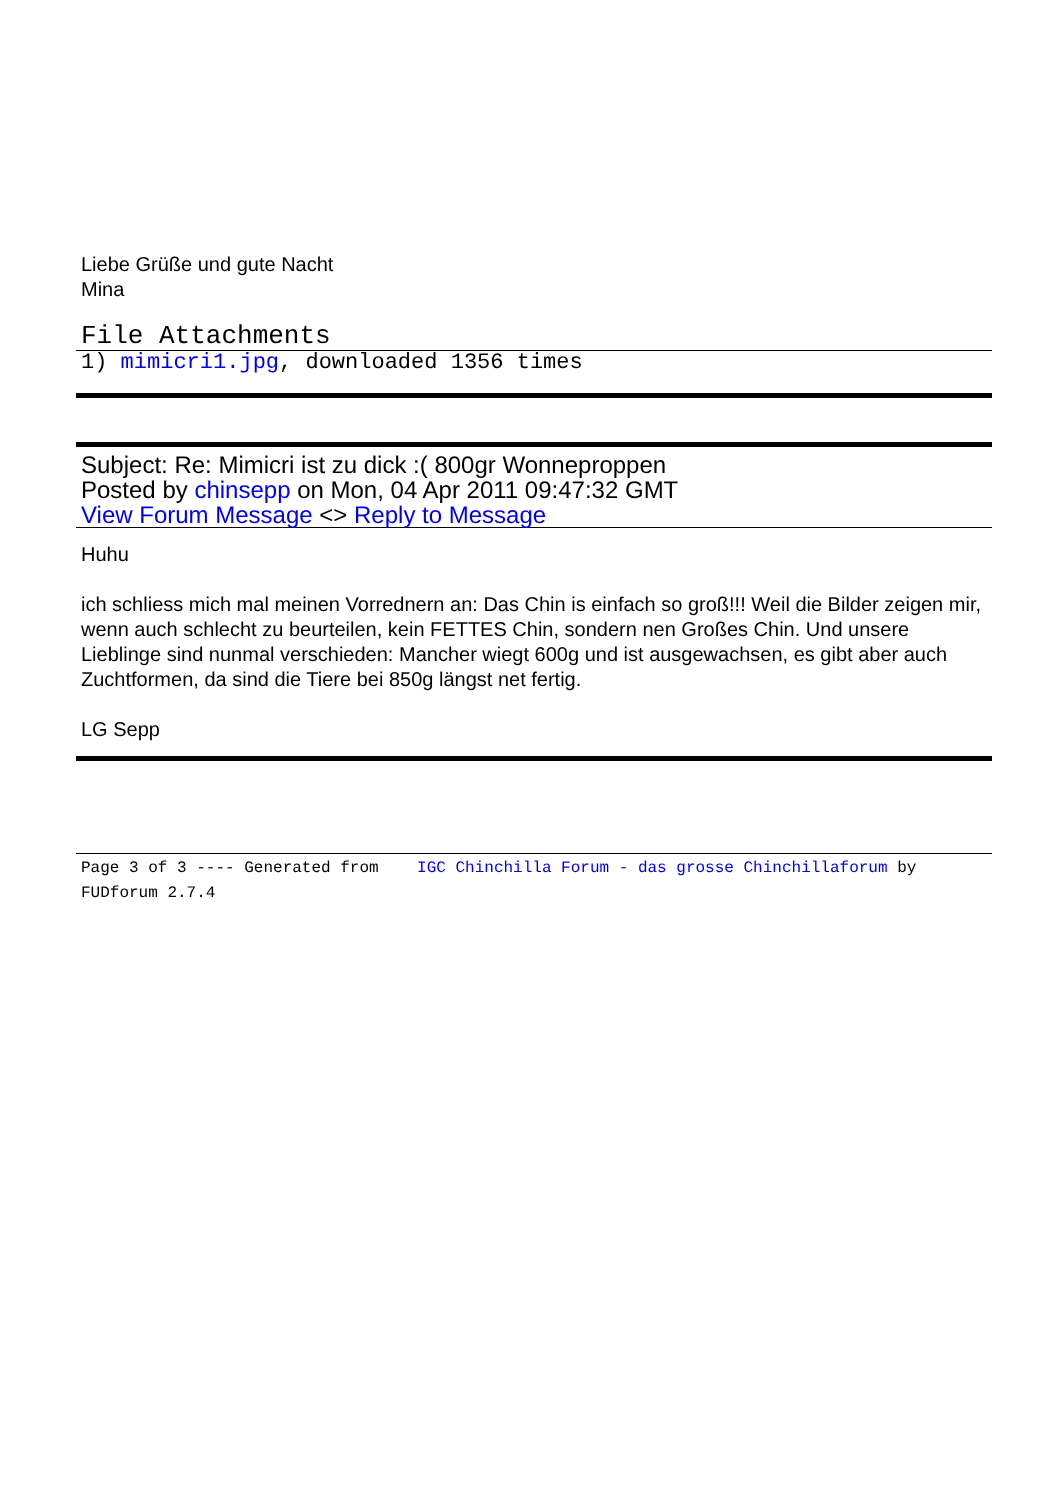Liebe Grüße und gute Nacht
Mina
File Attachments
1) mimicri1.jpg, downloaded 1356 times
Subject: Re: Mimicri ist zu dick :( 800gr Wonneproppen
Posted by chinsepp on Mon, 04 Apr 2011 09:47:32 GMT
View Forum Message <> Reply to Message
Huhu
ich schliess mich mal meinen Vorrednern an: Das Chin is einfach so groß!!! Weil die Bilder zeigen mir, wenn auch schlecht zu beurteilen, kein FETTES Chin, sondern nen Großes Chin. Und unsere Lieblinge sind nunmal verschieden: Mancher wiegt 600g und ist ausgewachsen, es gibt aber auch Zuchtformen, da sind die Tiere bei 850g längst net fertig.
LG Sepp
Page 3 of 3 ---- Generated from IGC Chinchilla Forum - das grosse Chinchillaforum by FUDforum 2.7.4